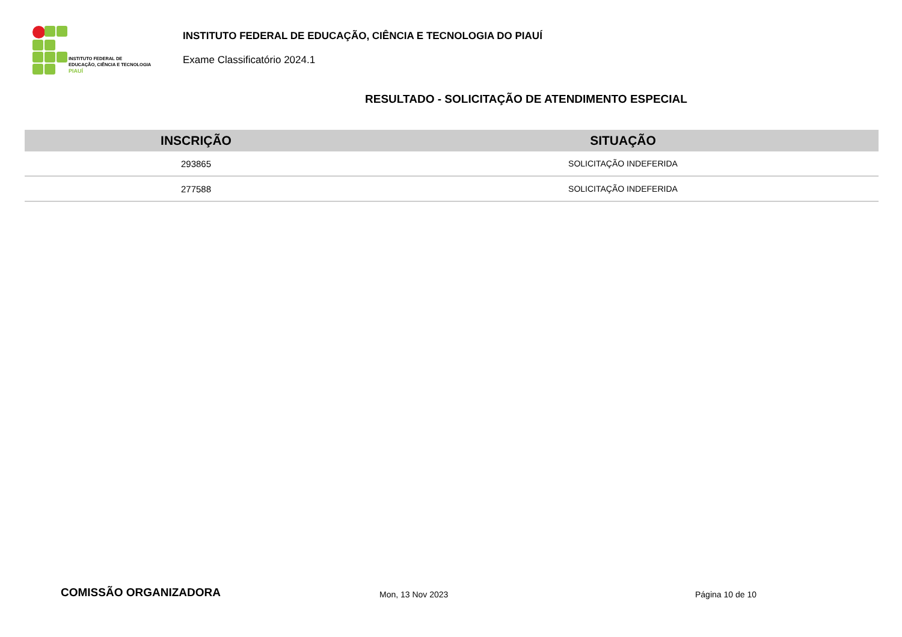INSTITUTO FEDERAL DE
EDUCAÇÃO, CIÊNCIA E TECNOLOGIA
PIAUÍ
INSTITUTO FEDERAL DE EDUCAÇÃO, CIÊNCIA E TECNOLOGIA DO PIAUÍ
Exame Classificatório 2024.1
RESULTADO - SOLICITAÇÃO DE ATENDIMENTO ESPECIAL
| INSCRIÇÃO | SITUAÇÃO |
| --- | --- |
| 293865 | SOLICITAÇÃO INDEFERIDA |
| 277588 | SOLICITAÇÃO INDEFERIDA |
COMISSÃO ORGANIZADORA Mon, 13 Nov 2023 Página 10 de 10